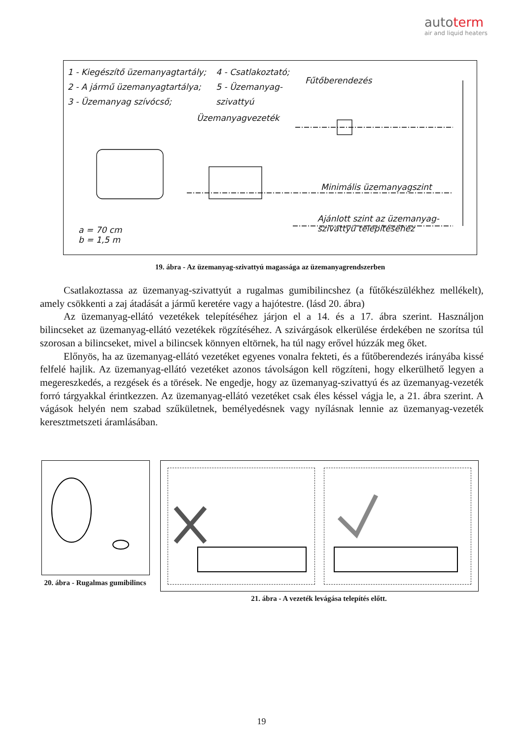autoterm
air and liquid heaters
1 - Kiegészítő üzemanyagtartály;
2 - A jármű üzemanyagtartálya;
3 - Üzemanyag szívócső;
4 - Csatlakoztató;
5 - Üzemanyag-
szivattyú
Fűtőberendezés
Üzemanyagvezeték
Minimális üzemanyagszint
Ajánlott szint az üzemanyag-
szivattyú telepítéséhez
a = 70 cm
b = 1,5 m
19. ábra - Az üzemanyag-szivattyú magassága az üzemanyagrendszerben
Csatlakoztassa az üzemanyag-szivattyút a rugalmas gumibilincshez (a fűtőkészülékhez mellékelt), amely csökkenti a zaj átadását a jármű keretére vagy a hajótestre. (lásd 20. ábra)
Az üzemanyag-ellátó vezetékek telepítéséhez járjon el a 14. és a 17. ábra szerint. Használjon bilincseket az üzemanyag-ellátó vezetékek rögzítéséhez. A szivárgások elkerülése érdekében ne szorítsa túl szorosan a bilincseket, mivel a bilincsek könnyen eltörnek, ha túl nagy erővel húzzák meg őket.
Előnyös, ha az üzemanyag-ellátó vezetéket egyenes vonalra fekteti, és a fűtőberendezés irányába kissé felfelé hajlik. Az üzemanyag-ellátó vezetéket azonos távolságon kell rögzíteni, hogy elkerülhető legyen a megereszkedés, a rezgések és a törések. Ne engedje, hogy az üzemanyag-szivattyú és az üzemanyag-vezeték forró tárgyakkal érintkezzen. Az üzemanyag-ellátó vezetéket csak éles késsel vágja le, a 21. ábra szerint. A vágások helyén nem szabad szűkületnek, bemélyedésnek vagy nyílásnak lennie az üzemanyag-vezeték keresztmetszeti áramlásában.
20. ábra - Rugalmas gumibilincs
21. ábra - A vezeték levágása telepítés előtt.
19